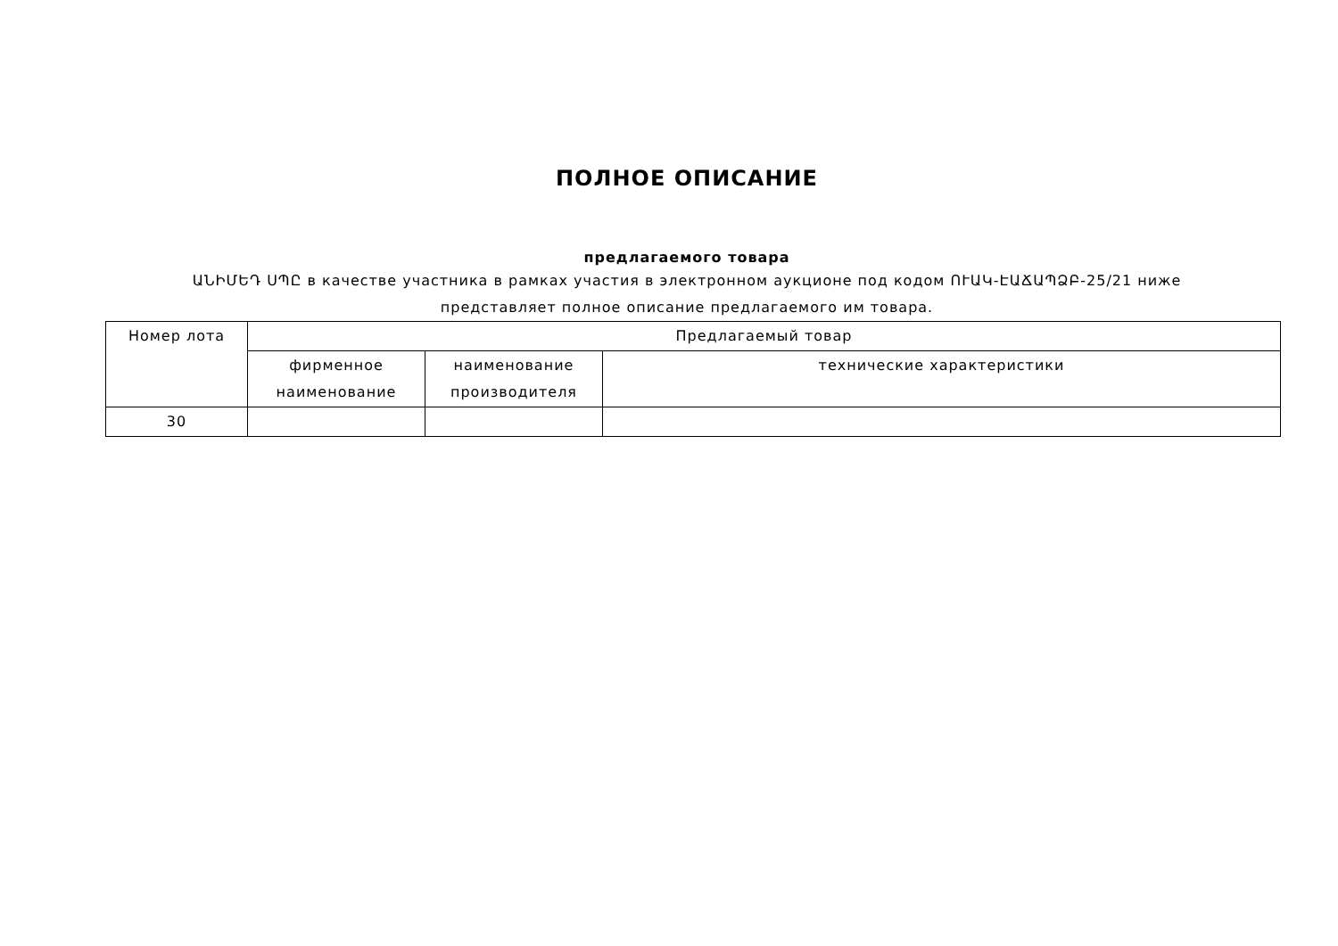ПОЛНОЕ ОПИСАНИЕ
предлагаемого товара
ԱՆԻՄԵԴ ՍՊԸ в качестве участника в рамках участия в электронном аукционе под кодом ՈՒԱԿ-ԷԱՃԱՊՁԲ-25/21 ниже представляет полное описание предлагаемого им товара.
| Номер лота | Предлагаемый товар | | |
| --- | --- | --- | --- |
| | фирменное наименование | наименование производителя | технические характеристики |
| 30 | | | |